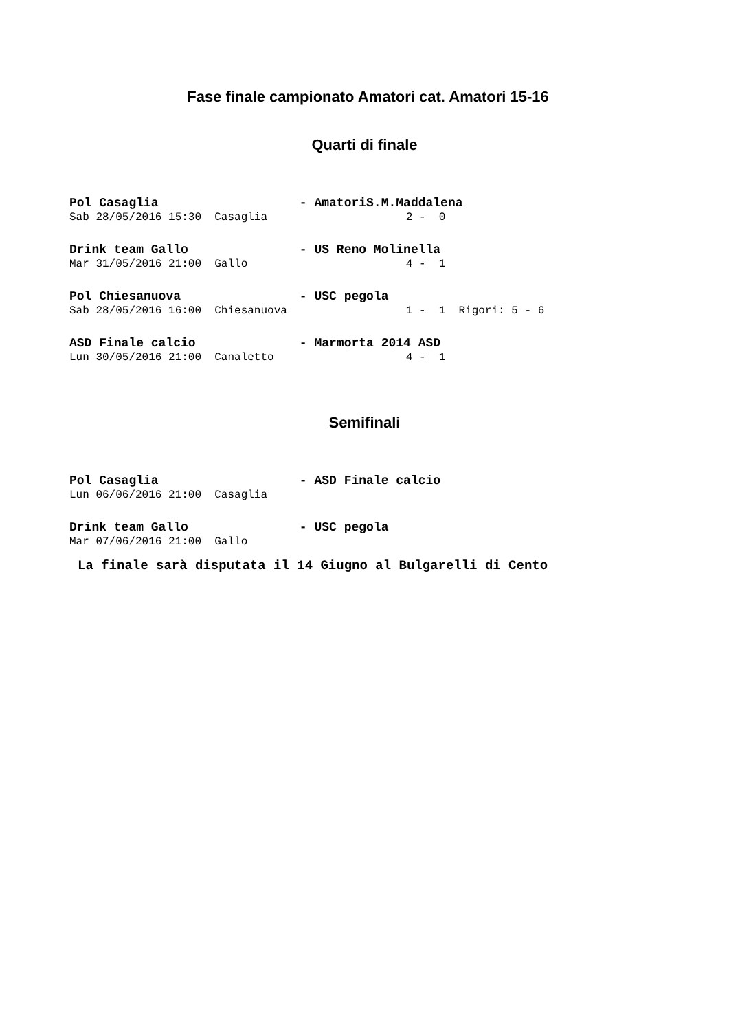Fase finale campionato Amatori cat. Amatori 15-16
Quarti di finale
Pol Casaglia - AmatoriS.M.Maddalena
Sab 28/05/2016 15:30 Casaglia 2 - 0
Drink team Gallo - US Reno Molinella
Mar 31/05/2016 21:00 Gallo 4 - 1
Pol Chiesanuova - USC pegola
Sab 28/05/2016 16:00 Chiesanuova 1 - 1 Rigori: 5 - 6
ASD Finale calcio - Marmorta 2014 ASD
Lun 30/05/2016 21:00 Canaletto 4 - 1
Semifinali
Pol Casaglia - ASD Finale calcio
Lun 06/06/2016 21:00 Casaglia
Drink team Gallo - USC pegola
Mar 07/06/2016 21:00 Gallo
La finale sarà disputata il 14 Giugno al Bulgarelli di Cento